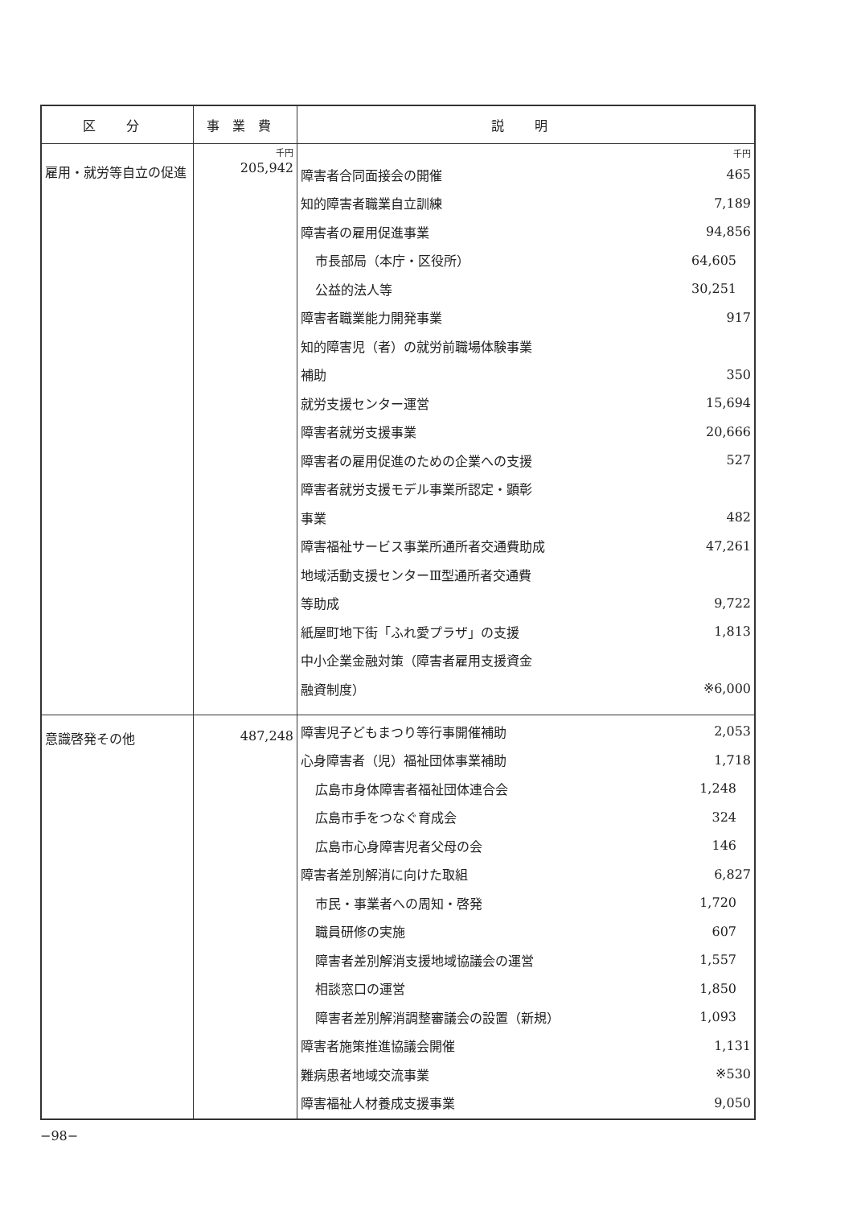| 区 分 | 事業費 | 説 明 |
| --- | --- | --- |
| 雇用・就労等自立の促進 | 千円 205,942 | / / 千円 / / 障害者合同面接会の開催 / 465 / / 知的障害者職業自立訓練 / 7,189 / / 障害者の雇用促進事業 / 94,856 / / 市長部局（本庁・区役所） / 64,605 / / 公益的法人等 / 30,251 / / 障害者職業能力開発事業 / 917 / / 知的障害児（者）の就労前職場体験事業 / / / 補助 / 350 / / 就労支援センター運営 / 15,694 / / 障害者就労支援事業 / 20,666 / / 障害者の雇用促進のための企業への支援 / 527 / / 障害者就労支援モデル事業所認定・顕彰 / / / 事業 / 482 / / 障害福祉サービス事業所通所者交通費助成 / 47,261 / / 地域活動支援センターⅢ型通所者交通費 / / / 等助成 / 9,722 / / 紙屋町地下街「ふれ愛プラザ」の支援 / 1,813 / / 中小企業金融対策（障害者雇用支援資金 / / / 融資制度） / ※6,000 / |
| 意識啓発その他 | 487,248 | / 障害児子どもまつり等行事開催補助 / 2,053 / / 心身障害者（児）福祉団体事業補助 / 1,718 / / 広島市身体障害者福祉団体連合会 / 1,248 / / 広島市手をつなぐ育成会 / 324 / / 広島市心身障害児者父母の会 / 146 / / 障害者差別解消に向けた取組 / 6,827 / / 市民・事業者への周知・啓発 / 1,720 / / 職員研修の実施 / 607 / / 障害者差別解消支援地域協議会の運営 / 1,557 / / 相談窓口の運営 / 1,850 / / 障害者差別解消調整審議会の設置（新規） / 1,093 / / 障害者施策推進協議会開催 / 1,131 / / 難病患者地域交流事業 / ※530 / / 障害福祉人材養成支援事業 / 9,050 / |
−98−